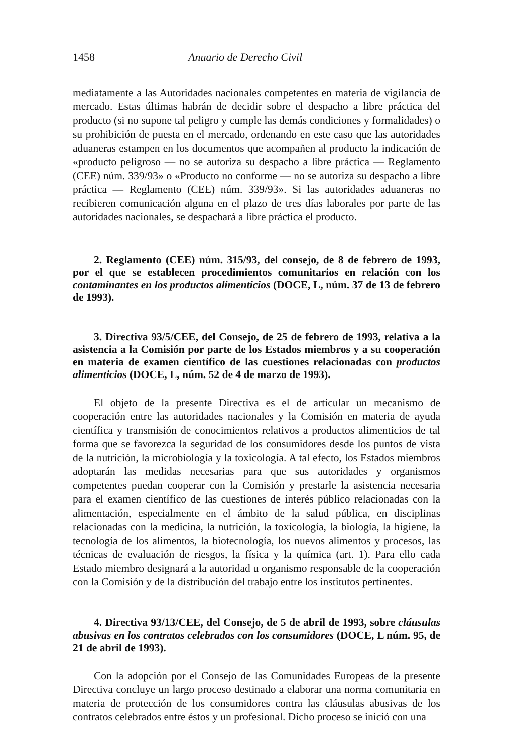1458 Anuario de Derecho Civil
mediatamente a las Autoridades nacionales competentes en materia de vigilancia de mercado. Estas últimas habrán de decidir sobre el despacho a libre práctica del producto (si no supone tal peligro y cumple las demás condiciones y formalidades) o su prohibición de puesta en el mercado, ordenando en este caso que las autoridades aduaneras estampen en los documentos que acompañen al producto la indicación de «producto peligroso — no se autoriza su despacho a libre práctica — Reglamento (CEE) núm. 339/93» o «Producto no conforme — no se autoriza su despacho a libre práctica — Reglamento (CEE) núm. 339/93». Si las autoridades aduaneras no recibieren comunicación alguna en el plazo de tres días laborales por parte de las autoridades nacionales, se despachará a libre práctica el producto.
2. Reglamento (CEE) núm. 315/93, del consejo, de 8 de febrero de 1993, por el que se establecen procedimientos comunitarios en relación con los contaminantes en los productos alimenticios (DOCE, L, núm. 37 de 13 de febrero de 1993).
3. Directiva 93/5/CEE, del Consejo, de 25 de febrero de 1993, relativa a la asistencia a la Comisión por parte de los Estados miembros y a su cooperación en materia de examen científico de las cuestiones relacionadas con productos alimenticios (DOCE, L, núm. 52 de 4 de marzo de 1993).
El objeto de la presente Directiva es el de articular un mecanismo de cooperación entre las autoridades nacionales y la Comisión en materia de ayuda científica y transmisión de conocimientos relativos a productos alimenticios de tal forma que se favorezca la seguridad de los consumidores desde los puntos de vista de la nutrición, la microbiología y la toxicología. A tal efecto, los Estados miembros adoptarán las medidas necesarias para que sus autoridades y organismos competentes puedan cooperar con la Comisión y prestarle la asistencia necesaria para el examen científico de las cuestiones de interés público relacionadas con la alimentación, especialmente en el ámbito de la salud pública, en disciplinas relacionadas con la medicina, la nutrición, la toxicología, la biología, la higiene, la tecnología de los alimentos, la biotecnología, los nuevos alimentos y procesos, las técnicas de evaluación de riesgos, la física y la química (art. 1). Para ello cada Estado miembro designará a la autoridad u organismo responsable de la cooperación con la Comisión y de la distribución del trabajo entre los institutos pertinentes.
4. Directiva 93/13/CEE, del Consejo, de 5 de abril de 1993, sobre cláusulas abusivas en los contratos celebrados con los consumidores (DOCE, L núm. 95, de 21 de abril de 1993).
Con la adopción por el Consejo de las Comunidades Europeas de la presente Directiva concluye un largo proceso destinado a elaborar una norma comunitaria en materia de protección de los consumidores contra las cláusulas abusivas de los contratos celebrados entre éstos y un profesional. Dicho proceso se inició con una